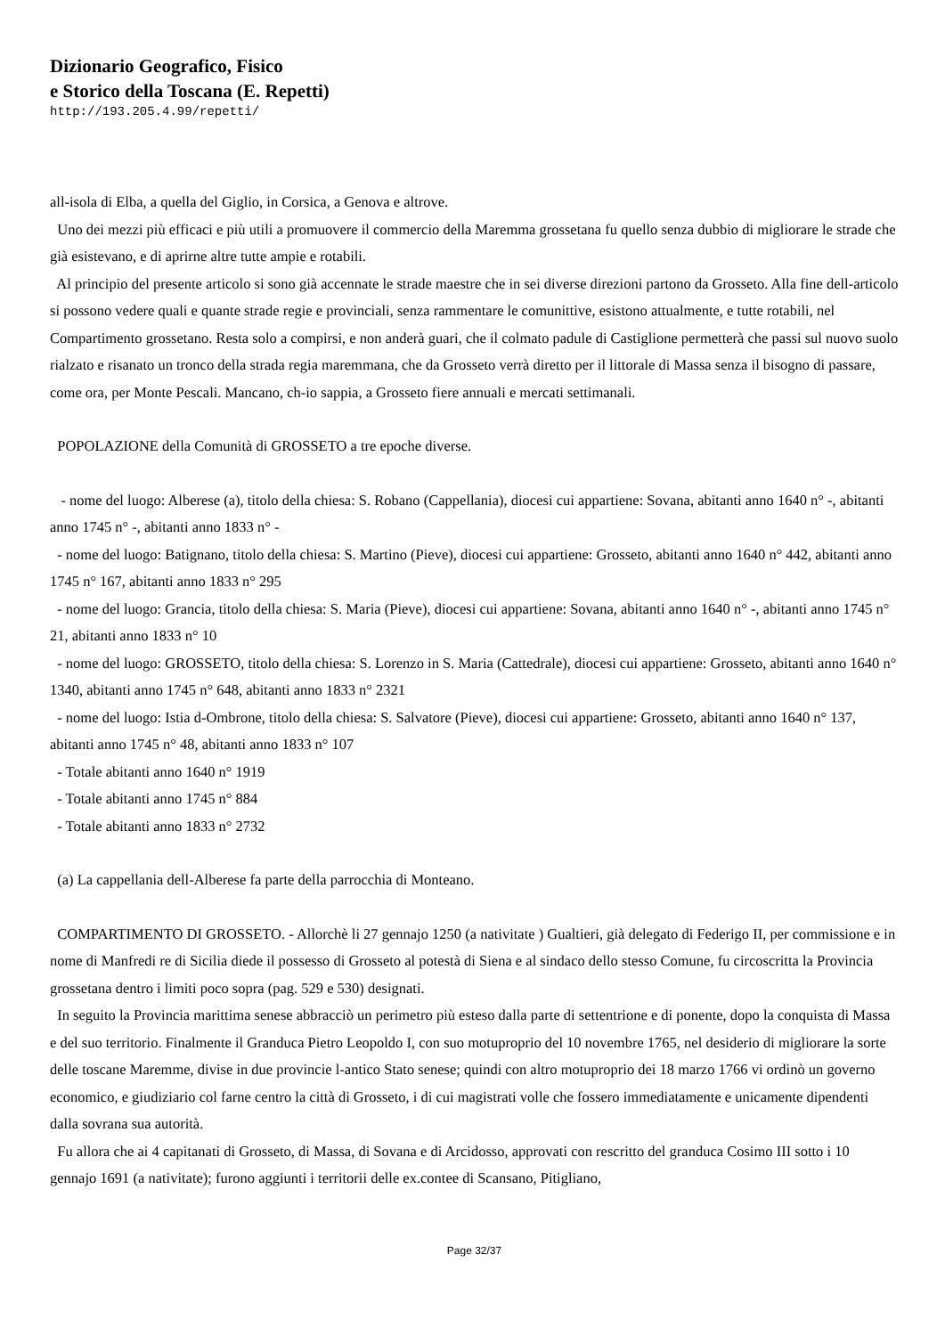Dizionario Geografico, Fisico
e Storico della Toscana (E. Repetti)
http://193.205.4.99/repetti/
all-isola di Elba, a quella del Giglio, in Corsica, a Genova e altrove.
Uno dei mezzi più efficaci e più utili a promuovere il commercio della Maremma grossetana fu quello senza dubbio di migliorare le strade che già esistevano, e di aprirne altre tutte ampie e rotabili.
Al principio del presente articolo si sono già accennate le strade maestre che in sei diverse direzioni partono da Grosseto. Alla fine dell-articolo si possono vedere quali e quante strade regie e provinciali, senza rammentare le comunittive, esistono attualmente, e tutte rotabili, nel Compartimento grossetano. Resta solo a compirsi, e non anderà guari, che il colmato padule di Castiglione permetterà che passi sul nuovo suolo rialzato e risanato un tronco della strada regia maremmana, che da Grosseto verrà diretto per il littorale di Massa senza il bisogno di passare, come ora, per Monte Pescali. Mancano, ch-io sappia, a Grosseto fiere annuali e mercati settimanali.
POPOLAZIONE della Comunità di GROSSETO a tre epoche diverse.
- nome del luogo: Alberese (a), titolo della chiesa: S. Robano (Cappellania), diocesi cui appartiene: Sovana, abitanti anno 1640 n° -, abitanti anno 1745 n° -, abitanti anno 1833 n° -
- nome del luogo: Batignano, titolo della chiesa: S. Martino (Pieve), diocesi cui appartiene: Grosseto, abitanti anno 1640 n° 442, abitanti anno 1745 n° 167, abitanti anno 1833 n° 295
- nome del luogo: Grancia, titolo della chiesa: S. Maria (Pieve), diocesi cui appartiene: Sovana, abitanti anno 1640 n° -, abitanti anno 1745 n° 21, abitanti anno 1833 n° 10
- nome del luogo: GROSSETO, titolo della chiesa: S. Lorenzo in S. Maria (Cattedrale), diocesi cui appartiene: Grosseto, abitanti anno 1640 n° 1340, abitanti anno 1745 n° 648, abitanti anno 1833 n° 2321
- nome del luogo: Istia d-Ombrone, titolo della chiesa: S. Salvatore (Pieve), diocesi cui appartiene: Grosseto, abitanti anno 1640 n° 137, abitanti anno 1745 n° 48, abitanti anno 1833 n° 107
- Totale abitanti anno 1640 n° 1919
- Totale abitanti anno 1745 n° 884
- Totale abitanti anno 1833 n° 2732
(a) La cappellania dell-Alberese fa parte della parrocchia di Monteano.
COMPARTIMENTO DI GROSSETO. - Allorchè li 27 gennajo 1250 (a nativitate ) Gualtieri, già delegato di Federigo II, per commissione e in nome di Manfredi re di Sicilia diede il possesso di Grosseto al potestà di Siena e al sindaco dello stesso Comune, fu circoscritta la Provincia grossetana dentro i limiti poco sopra (pag. 529 e 530) designati.
In seguito la Provincia marittima senese abbracciò un perimetro più esteso dalla parte di settentrione e di ponente, dopo la conquista di Massa e del suo territorio. Finalmente il Granduca Pietro Leopoldo I, con suo motuproprio del 10 novembre 1765, nel desiderio di migliorare la sorte delle toscane Maremme, divise in due provincie l-antico Stato senese; quindi con altro motuproprio dei 18 marzo 1766 vi ordinò un governo economico, e giudiziario col farne centro la città di Grosseto, i di cui magistrati volle che fossero immediatamente e unicamente dipendenti dalla sovrana sua autorità.
Fu allora che ai 4 capitanati di Grosseto, di Massa, di Sovana e di Arcidosso, approvati con rescritto del granduca Cosimo III sotto i 10 gennajo 1691 (a nativitate); furono aggiunti i territorii delle ex.contee di Scansano, Pitigliano,
Page 32/37